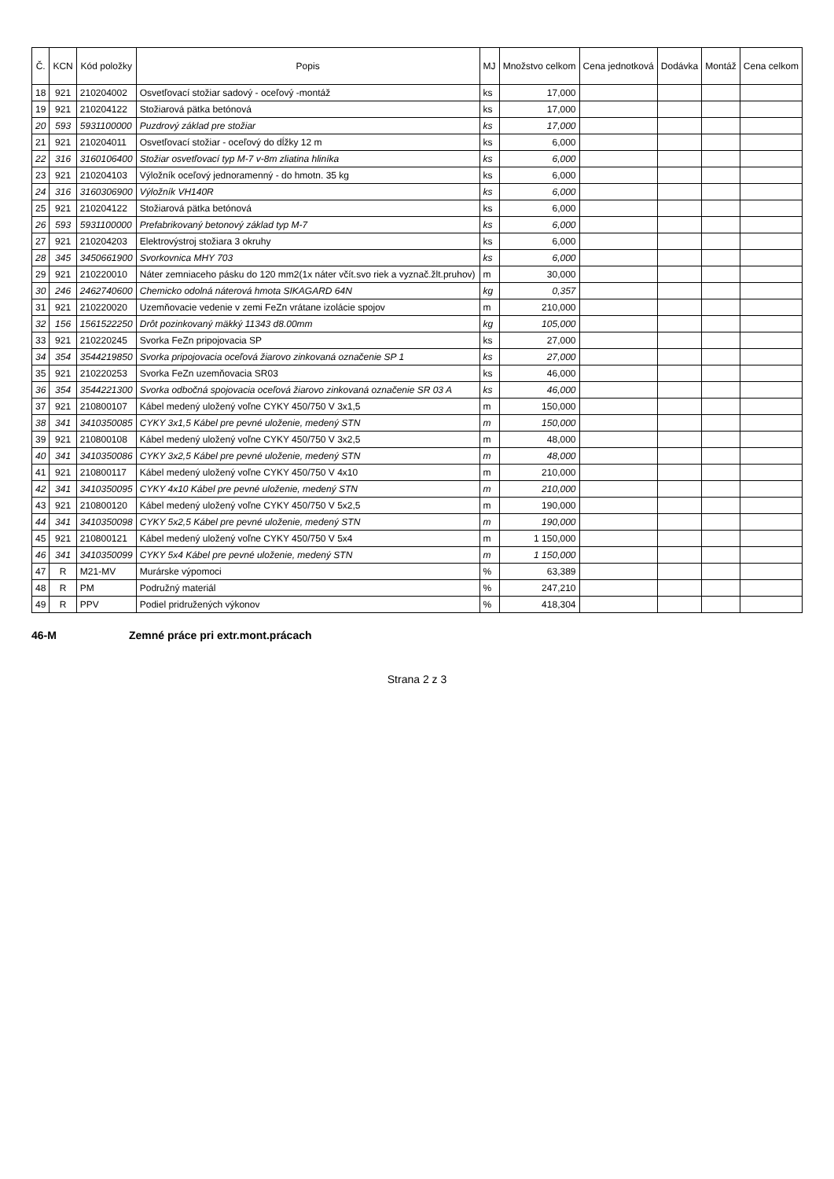| Č. | KCN | Kód položky | Popis | MJ | Množstvo celkom | Cena jednotková | Dodávka | Montáž | Cena celkom |
| --- | --- | --- | --- | --- | --- | --- | --- | --- | --- |
| 18 | 921 | 210204002 | Osvetľovací stožiar sadový - oceľový -montáž | ks | 17,000 | | | | |
| 19 | 921 | 210204122 | Stožiarová pätka betónová | ks | 17,000 | | | | |
| 20 | 593 | 5931100000 | Puzdrový základ pre stožiar | ks | 17,000 | | | | |
| 21 | 921 | 210204011 | Osvetľovací stožiar - oceľový do dĺžky 12 m | ks | 6,000 | | | | |
| 22 | 316 | 3160106400 | Stožiar osvetľovací typ M-7 v-8m zliatina hliníka | ks | 6,000 | | | | |
| 23 | 921 | 210204103 | Výložník oceľový jednoramenný - do hmotn. 35 kg | ks | 6,000 | | | | |
| 24 | 316 | 3160306900 | Výložník VH140R | ks | 6,000 | | | | |
| 25 | 921 | 210204122 | Stožiarová pätka betónová | ks | 6,000 | | | | |
| 26 | 593 | 5931100000 | Prefabrikovaný betonový základ typ M-7 | ks | 6,000 | | | | |
| 27 | 921 | 210204203 | Elektrovýstroj stožiara 3 okruhy | ks | 6,000 | | | | |
| 28 | 345 | 3450661900 | Svorkovnica MHY 703 | ks | 6,000 | | | | |
| 29 | 921 | 210220010 | Náter zemniaceho pásku do 120 mm2(1x náter včít.svo riek a vyznač.žlt.pruhov) | m | 30,000 | | | | |
| 30 | 246 | 2462740600 | Chemicko odolná náterová hmota SIKAGARD 64N | kg | 0,357 | | | | |
| 31 | 921 | 210220020 | Uzemňovacie vedenie v zemi FeZn vrátane izolácie spojov | m | 210,000 | | | | |
| 32 | 156 | 1561522250 | Drôt pozinkovaný mäkký 11343 d8.00mm | kg | 105,000 | | | | |
| 33 | 921 | 210220245 | Svorka FeZn pripojovacia SP | ks | 27,000 | | | | |
| 34 | 354 | 3544219850 | Svorka pripojovacia oceľová žiarovo zinkovaná označenie SP 1 | ks | 27,000 | | | | |
| 35 | 921 | 210220253 | Svorka FeZn uzemňovacia SR03 | ks | 46,000 | | | | |
| 36 | 354 | 3544221300 | Svorka odbočná spojovacia oceľová žiarovo zinkovaná označenie SR 03 A | ks | 46,000 | | | | |
| 37 | 921 | 210800107 | Kábel medený uložený voľne CYKY 450/750 V 3x1,5 | m | 150,000 | | | | |
| 38 | 341 | 3410350085 | CYKY 3x1,5 Kábel pre pevné uloženie, medený STN | m | 150,000 | | | | |
| 39 | 921 | 210800108 | Kábel medený uložený voľne CYKY 450/750 V 3x2,5 | m | 48,000 | | | | |
| 40 | 341 | 3410350086 | CYKY 3x2,5 Kábel pre pevné uloženie, medený STN | m | 48,000 | | | | |
| 41 | 921 | 210800117 | Kábel medený uložený voľne CYKY 450/750 V 4x10 | m | 210,000 | | | | |
| 42 | 341 | 3410350095 | CYKY 4x10 Kábel pre pevné uloženie, medený STN | m | 210,000 | | | | |
| 43 | 921 | 210800120 | Kábel medený uložený voľne CYKY 450/750 V 5x2,5 | m | 190,000 | | | | |
| 44 | 341 | 3410350098 | CYKY 5x2,5 Kábel pre pevné uloženie, medený STN | m | 190,000 | | | | |
| 45 | 921 | 210800121 | Kábel medený uložený voľne CYKY 450/750 V 5x4 | m | 1 150,000 | | | | |
| 46 | 341 | 3410350099 | CYKY 5x4 Kábel pre pevné uloženie, medený STN | m | 1 150,000 | | | | |
| 47 | R | M21-MV | Murárske výpomoci | % | 63,389 | | | | |
| 48 | R | PM | Podružný materiál | % | 247,210 | | | | |
| 49 | R | PPV | Podiel pridružených výkonov | % | 418,304 | | | | |
46-M Zemné práce pri extr.mont.prácach
Strana 2 z 3